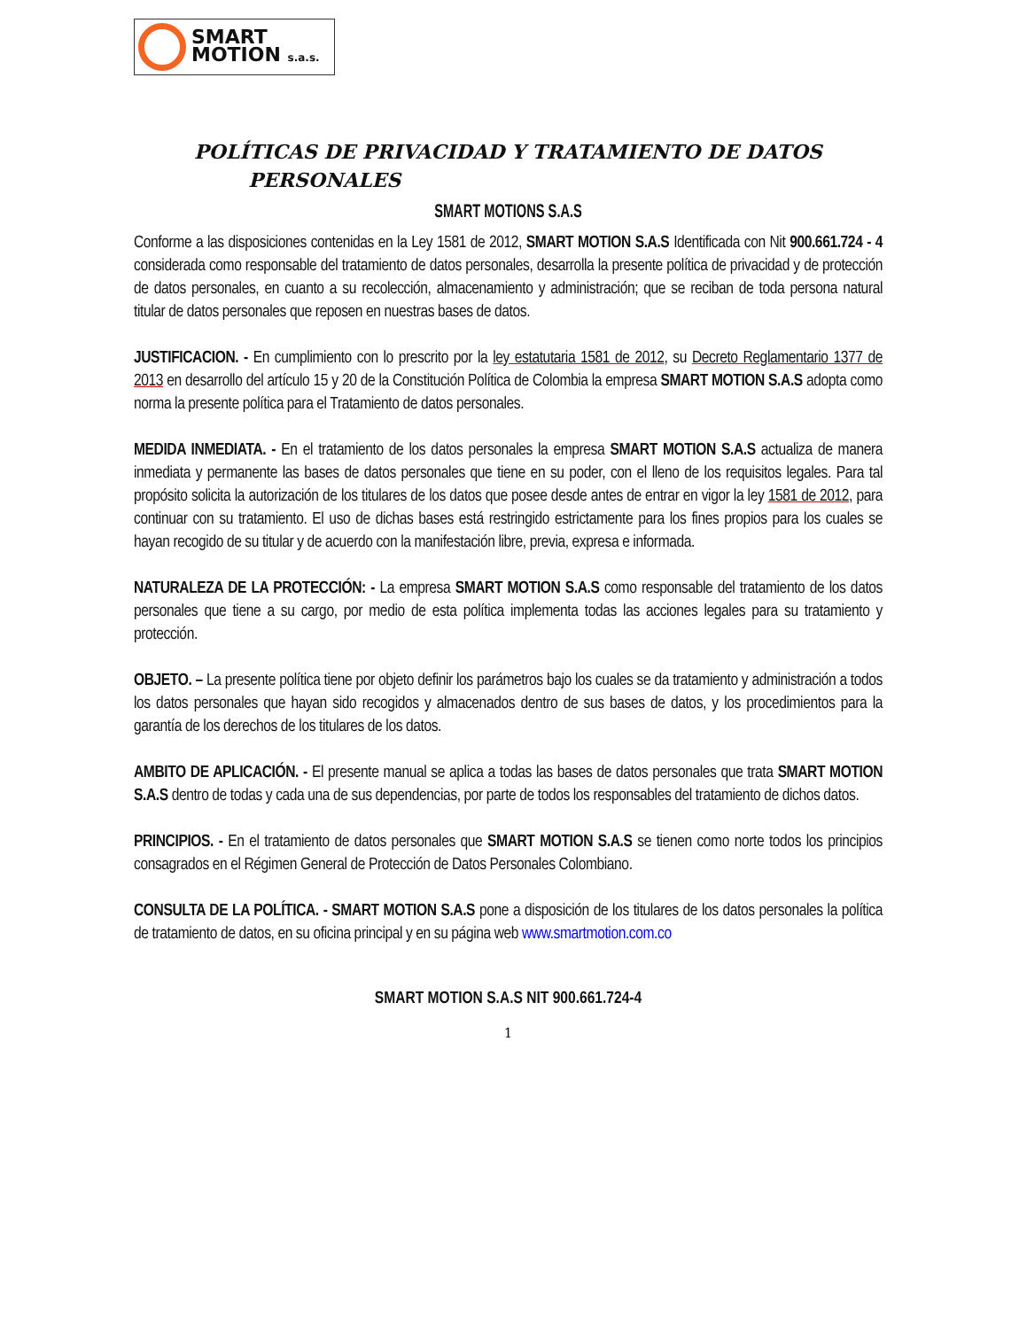SMART
MOTION s.a.s.
POLÍTICAS DE PRIVACIDAD Y TRATAMIENTO DE DATOS
PERSONALES
SMART MOTIONS S.A.S
Conforme a las disposiciones contenidas en la Ley 1581 de 2012, SMART MOTION S.A.S Identificada con Nit 900.661.724 - 4 considerada como responsable del tratamiento de datos personales, desarrolla la presente política de privacidad y de protección de datos personales, en cuanto a su recolección, almacenamiento y administración; que se reciban de toda persona natural titular de datos personales que reposen en nuestras bases de datos.
JUSTIFICACION. - En cumplimiento con lo prescrito por la ley estatutaria 1581 de 2012, su Decreto Reglamentario 1377 de 2013 en desarrollo del artículo 15 y 20 de la Constitución Política de Colombia la empresa SMART MOTION S.A.S adopta como norma la presente política para el Tratamiento de datos personales.
MEDIDA INMEDIATA. - En el tratamiento de los datos personales la empresa SMART MOTION S.A.S actualiza de manera inmediata y permanente las bases de datos personales que tiene en su poder, con el lleno de los requisitos legales. Para tal propósito solicita la autorización de los titulares de los datos que posee desde antes de entrar en vigor la ley 1581 de 2012, para continuar con su tratamiento. El uso de dichas bases está restringido estrictamente para los fines propios para los cuales se hayan recogido de su titular y de acuerdo con la manifestación libre, previa, expresa e informada.
NATURALEZA DE LA PROTECCIÓN: - La empresa SMART MOTION S.A.S como responsable del tratamiento de los datos personales que tiene a su cargo, por medio de esta política implementa todas las acciones legales para su tratamiento y protección.
OBJETO. – La presente política tiene por objeto definir los parámetros bajo los cuales se da tratamiento y administración a todos los datos personales que hayan sido recogidos y almacenados dentro de sus bases de datos, y los procedimientos para la garantía de los derechos de los titulares de los datos.
AMBITO DE APLICACIÓN. - El presente manual se aplica a todas las bases de datos personales que trata SMART MOTION S.A.S dentro de todas y cada una de sus dependencias, por parte de todos los responsables del tratamiento de dichos datos.
PRINCIPIOS. - En el tratamiento de datos personales que SMART MOTION S.A.S se tienen como norte todos los principios consagrados en el Régimen General de Protección de Datos Personales Colombiano.
CONSULTA DE LA POLÍTICA. - SMART MOTION S.A.S pone a disposición de los titulares de los datos personales la política de tratamiento de datos, en su oficina principal y en su página web www.smartmotion.com.co
SMART MOTION S.A.S NIT 900.661.724-4
1